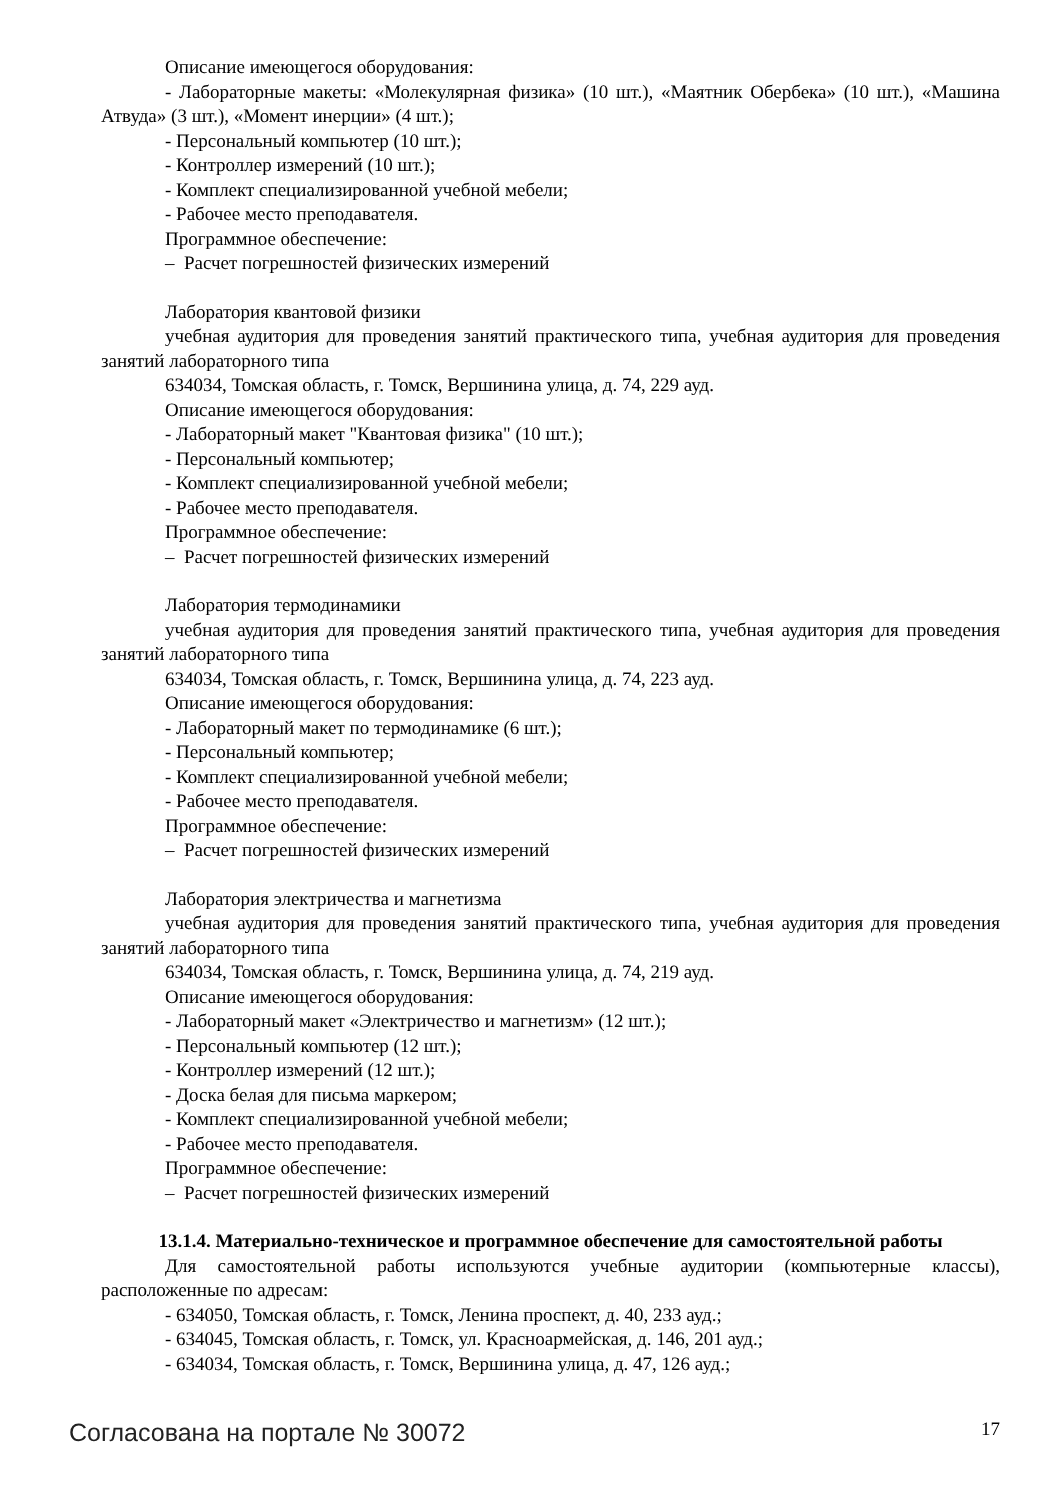Описание имеющегося оборудования:
- Лабораторные макеты: «Молекулярная физика» (10 шт.), «Маятник Обербека» (10 шт.), «Машина Атвуда» (3 шт.), «Момент инерции» (4 шт.);
- Персональный компьютер (10 шт.);
- Контроллер измерений (10 шт.);
- Комплект специализированной учебной мебели;
- Рабочее место преподавателя.
Программное обеспечение:
– Расчет погрешностей физических измерений
Лаборатория квантовой физики
учебная аудитория для проведения занятий практического типа, учебная аудитория для проведения занятий лабораторного типа
634034, Томская область, г. Томск, Вершинина улица, д. 74, 229 ауд.
Описание имеющегося оборудования:
- Лабораторный макет "Квантовая физика" (10 шт.);
- Персональный компьютер;
- Комплект специализированной учебной мебели;
- Рабочее место преподавателя.
Программное обеспечение:
– Расчет погрешностей физических измерений
Лаборатория термодинамики
учебная аудитория для проведения занятий практического типа, учебная аудитория для проведения занятий лабораторного типа
634034, Томская область, г. Томск, Вершинина улица, д. 74, 223 ауд.
Описание имеющегося оборудования:
- Лабораторный макет по термодинамике (6 шт.);
- Персональный компьютер;
- Комплект специализированной учебной мебели;
- Рабочее место преподавателя.
Программное обеспечение:
– Расчет погрешностей физических измерений
Лаборатория электричества и магнетизма
учебная аудитория для проведения занятий практического типа, учебная аудитория для проведения занятий лабораторного типа
634034, Томская область, г. Томск, Вершинина улица, д. 74, 219 ауд.
Описание имеющегося оборудования:
- Лабораторный макет «Электричество и магнетизм» (12 шт.);
- Персональный компьютер (12 шт.);
- Контроллер измерений (12 шт.);
- Доска белая для письма маркером;
- Комплект специализированной учебной мебели;
- Рабочее место преподавателя.
Программное обеспечение:
– Расчет погрешностей физических измерений
13.1.4. Материально-техническое и программное обеспечение для самостоятельной работы
Для самостоятельной работы используются учебные аудитории (компьютерные классы), расположенные по адресам:
- 634050, Томская область, г. Томск, Ленина проспект, д. 40, 233 ауд.;
- 634045, Томская область, г. Томск, ул. Красноармейская, д. 146, 201 ауд.;
- 634034, Томская область, г. Томск, Вершинина улица, д. 47, 126 ауд.;
Согласована на портале № 30072 17